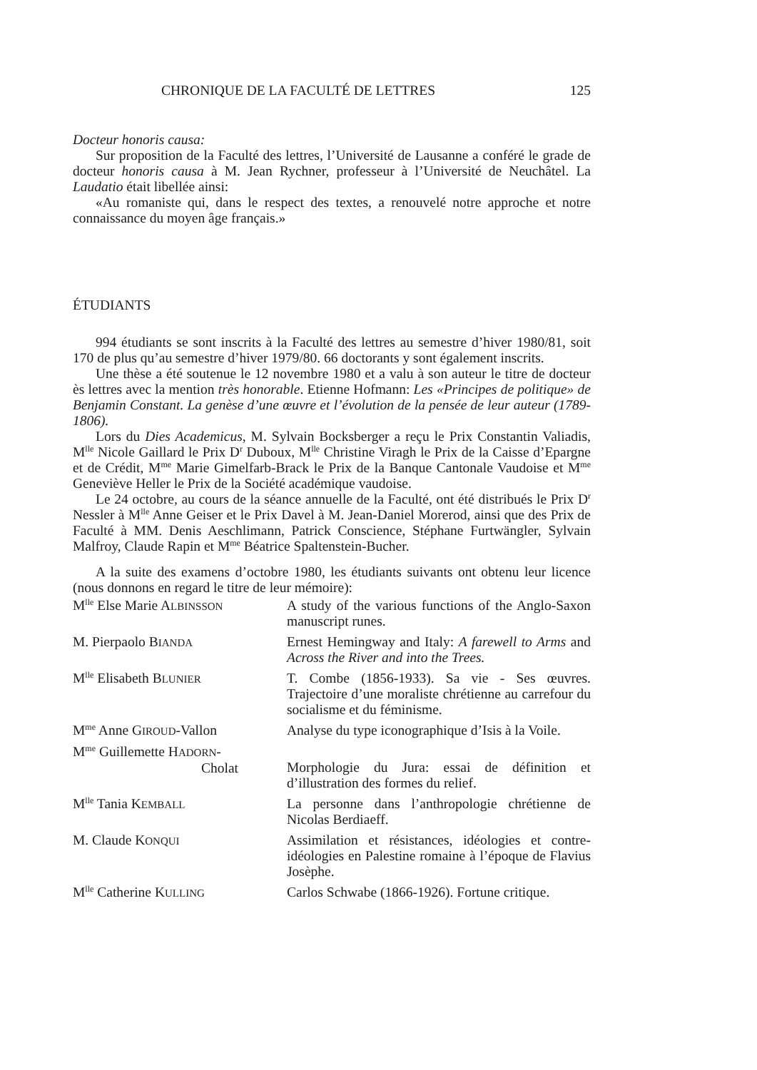CHRONIQUE DE LA FACULTÉ DE LETTRES 125
Docteur honoris causa:
Sur proposition de la Faculté des lettres, l’Université de Lausanne a conféré le grade de docteur honoris causa à M. Jean Rychner, professeur à l’Université de Neuchâtel. La Laudatio était libellée ainsi:
«Au romaniste qui, dans le respect des textes, a renouvelé notre approche et notre connaissance du moyen âge français.»
ÉTUDIANTS
994 étudiants se sont inscrits à la Faculté des lettres au semestre d’hiver 1980/81, soit 170 de plus qu’au semestre d’hiver 1979/80. 66 doctorants y sont également inscrits.
Une thèse a été soutenue le 12 novembre 1980 et a valu à son auteur le titre de docteur ès lettres avec la mention très honorable. Etienne Hofmann: Les «Principes de politique» de Benjamin Constant. La genèse d’une œuvre et l’évolution de la pensée de leur auteur (1789-1806).
Lors du Dies Academicus, M. Sylvain Bocksberger a reçu le Prix Constantin Valiadis, M<sup>lle</sup> Nicole Gaillard le Prix D<sup>r</sup> Duboux, M<sup>lle</sup> Christine Viragh le Prix de la Caisse d’Epargne et de Crédit, M<sup>me</sup> Marie Gimelfarb-Brack le Prix de la Banque Cantonale Vaudoise et M<sup>me</sup> Geneviève Heller le Prix de la Société académique vaudoise.
Le 24 octobre, au cours de la séance annuelle de la Faculté, ont été distribués le Prix D<sup>r</sup> Nessler à M<sup>lle</sup> Anne Geiser et le Prix Davel à M. Jean-Daniel Morerod, ainsi que des Prix de Faculté à MM. Denis Aeschlimann, Patrick Conscience, Stéphane Furtwängler, Sylvain Malfroy, Claude Rapin et M<sup>me</sup> Béatrice Spaltenstein-Bucher.
A la suite des examens d’octobre 1980, les étudiants suivants ont obtenu leur licence (nous donnons en regard le titre de leur mémoire):
| M<sup>lle</sup> Else Marie A LBINSSON | A study of the various functions of the Anglo-Saxon manuscript runes. |
| M. Pierpaolo B IANDA | Ernest Hemingway and Italy: A farewell to Arms and Across the River and into the Trees. |
| M<sup>lle</sup> Elisabeth B LUNIER | T. Combe (1856-1933). Sa vie - Ses œuvres. Trajectoire d’une moraliste chrétienne au carrefour du socialisme et du féminisme. |
| M<sup>me</sup> Anne G IROUD -Vallon | Analyse du type iconographique d’Isis à la Voile. |
| M<sup>me</sup> Guillemette H ADORN - Cholat | Morphologie du Jura: essai de définition et d’illustration des formes du relief. |
| M<sup>lle</sup> Tania K EMBALL | La personne dans l’anthropologie chrétienne de Nicolas Berdiaeff. |
| M. Claude K ONQUI | Assimilation et résistances, idéologies et contre-idéologies en Palestine romaine à l’époque de Flavius Josèphe. |
| M<sup>lle</sup> Catherine K ULLING | Carlos Schwabe (1866-1926). Fortune critique. |